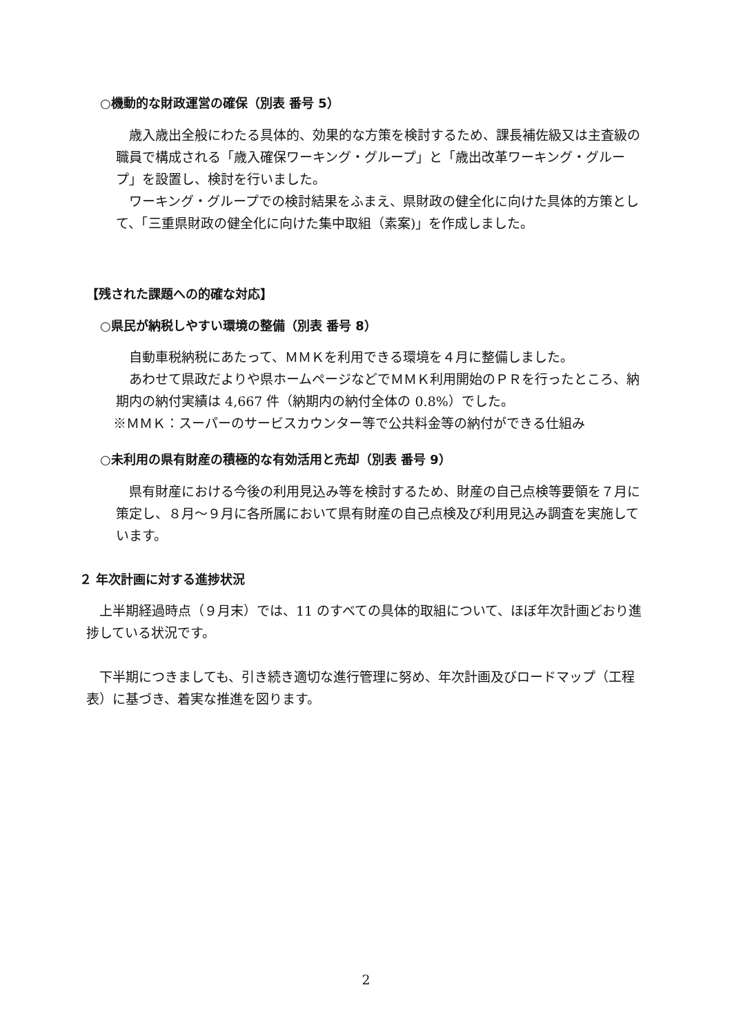○機動的な財政運営の確保（別表 番号 5）
　歳入歳出全般にわたる具体的、効果的な方策を検討するため、課長補佐級又は主査級の職員で構成される「歳入確保ワーキング・グループ」と「歳出改革ワーキング・グループ」を設置し、検討を行いました。
　ワーキング・グループでの検討結果をふまえ、県財政の健全化に向けた具体的方策として、「三重県財政の健全化に向けた集中取組（素案)」を作成しました。
【残された課題への的確な対応】
○県民が納税しやすい環境の整備（別表 番号 8）
　自動車税納税にあたって、ＭＭＫを利用できる環境を４月に整備しました。
　あわせて県政だよりや県ホームページなどでＭＭＫ利用開始のＰＲを行ったところ、納期内の納付実績は 4,667 件（納期内の納付全体の 0.8%）でした。
※ＭＭＫ：スーパーのサービスカウンター等で公共料金等の納付ができる仕組み
○未利用の県有財産の積極的な有効活用と売却（別表 番号 9）
　県有財産における今後の利用見込み等を検討するため、財産の自己点検等要領を７月に策定し、８月～９月に各所属において県有財産の自己点検及び利用見込み調査を実施しています。
２ 年次計画に対する進捗状況
　上半期経過時点（９月末）では、11 のすべての具体的取組について、ほぼ年次計画どおり進捗している状況です。
　下半期につきましても、引き続き適切な進行管理に努め、年次計画及びロードマップ（工程表）に基づき、着実な推進を図ります。
2